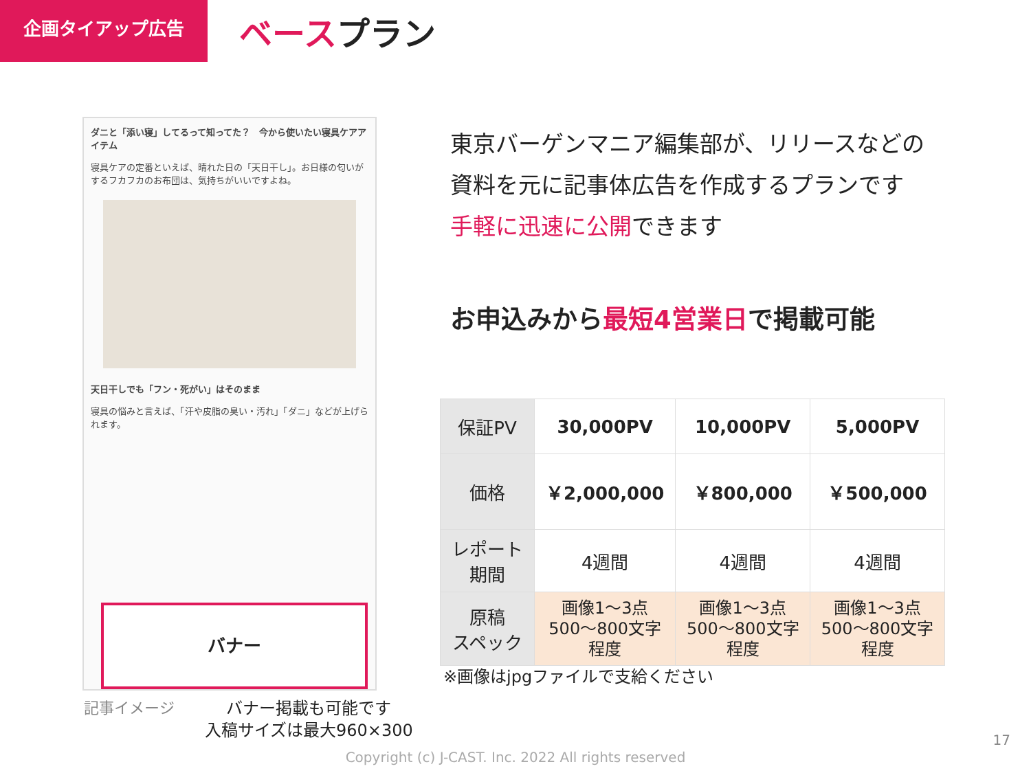企画タイアップ広告 ベースプラン
ダニと「添い寝」してるって知ってた？　今から使いたい寝具ケアアイテム
寝具ケアの定番といえば、晴れた日の「天日干し」。お日様の匂いがするフカフカのお布団は、気持ちがいいですよね。
天日干しでも「フン・死がい」はそのまま
寝具の悩みと言えば、「汗や皮脂の臭い・汚れ」「ダニ」などが上げられます。
バナー
記事イメージ
バナー掲載も可能です
入稿サイズは最大960×300
東京バーゲンマニア編集部が、リリースなどの
資料を元に記事体広告を作成するプランです
手軽に迅速に公開できます
お申込みから最短4営業日で掲載可能
| 保証PV | 30,000PV | 10,000PV | 5,000PV |
| 価格 | ￥2,000,000 | ￥800,000 | ￥500,000 |
| レポート期間 | 4週間 | 4週間 | 4週間 |
| 原稿 スペック | 画像1～3点 500～800文字 程度 | 画像1～3点 500～800文字 程度 | 画像1～3点 500～800文字 程度 |
※画像はjpgファイルで支給ください
17
Copyright (c) J-CAST. Inc. 2022 All rights reserved